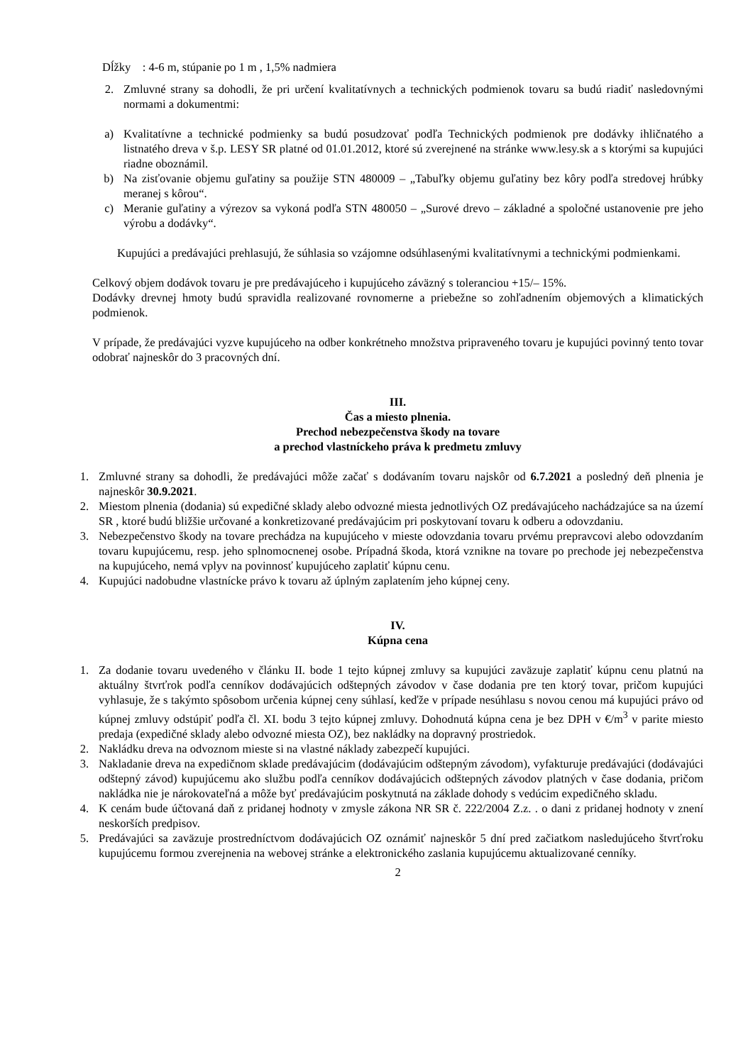Dĺžky : 4-6 m, stúpanie po 1 m , 1,5% nadmiera
2. Zmluvné strany sa dohodli, že pri určení kvalitatívnych a technických podmienok tovaru sa budú riadiť nasledovnými normami a dokumentmi:
a) Kvalitatívne a technické podmienky sa budú posudzovať podľa Technických podmienok pre dodávky ihličnatého a listnatého dreva v š.p. LESY SR platné od 01.01.2012, ktoré sú zverejnené na stránke www.lesy.sk a s ktorými sa kupujúci riadne oboznámil.
b) Na zisťovanie objemu guľatiny sa použije STN 480009 – „Tabuľky objemu guľatiny bez kôry podľa stredovej hrúbky meranej s kôrou“.
c) Meranie guľatiny a výrezov sa vykoná podľa STN 480050 – „Surové drevo – základné a spoločné ustanovenie pre jeho výrobu a dodávky“.
Kupujúci a predávajúci prehlasujú, že súhlasia so vzájomne odsúhlasenými kvalitatívnymi a technickými podmienkami.
Celkový objem dodávok tovaru je pre predávajúceho i kupujúceho záväzný s toleranciou +15/– 15%.
Dodávky drevnej hmoty budú spravidla realizované rovnomerne a priebežne so zohľadnením objemových a klimatických podmienok.
V prípade, že predávajúci vyzve kupujúceho na odber konkrétneho množstva pripraveného tovaru je kupujúci povinný tento tovar odobrať najneskôr do 3 pracovných dní.
III.
Čas a miesto plnenia.
Prechod nebezpečenstva škody na tovare
a prechod vlastníckeho práva k predmetu zmluvy
1. Zmluvné strany sa dohodli, že predávajúci môže začať s dodávaním tovaru najskôr od 6.7.2021 a posledný deň plnenia je najneskôr 30.9.2021.
2. Miestom plnenia (dodania) sú expedičné sklady alebo odvozné miesta jednotlivých OZ predávajúceho nachádzajúce sa na území SR , ktoré budú bližšie určované a konkretizované predávajúcim pri poskytovaní tovaru k odberu a odovzdaniu.
3. Nebezpečenstvo škody na tovare prechádza na kupujúceho v mieste odovzdania tovaru prvému prepravcovi alebo odovzdaním tovaru kupujúcemu, resp. jeho splnomocnenej osobe. Prípadná škoda, ktorá vznikne na tovare po prechode jej nebezpečenstva na kupujúceho, nemá vplyv na povinnosť kupujúceho zaplatiť kúpnu cenu.
4. Kupujúci nadobudne vlastnícke právo k tovaru až úplným zaplatením jeho kúpnej ceny.
IV.
Kúpna cena
1. Za dodanie tovaru uvedeného v článku II. bode 1 tejto kúpnej zmluvy sa kupujúci zaväzuje zaplatiť kúpnu cenu platnú na aktuálny štvrťrok podľa cenníkov dodávajúcich odštepných závodov v čase dodania pre ten ktorý tovar, pričom kupujúci vyhlasuje, že s takýmto spôsobom určenia kúpnej ceny súhlasí, keďže v prípade nesúhlasu s novou cenou má kupujúci právo od kúpnej zmluvy odstúpiť podľa čl. XI. bodu 3 tejto kúpnej zmluvy. Dohodnutá kúpna cena je bez DPH v €/m<sup>3</sup> v parite miesto predaja (expedičné sklady alebo odvozné miesta OZ), bez nakládky na dopravný prostriedok.
2. Nakládku dreva na odvoznom mieste si na vlastné náklady zabezpečí kupujúci.
3. Nakladanie dreva na expedičnom sklade predávajúcim (dodávajúcim odštepným závodom), vyfakturuje predávajúci (dodávajúci odštepný závod) kupujúcemu ako službu podľa cenníkov dodávajúcich odštepných závodov platných v čase dodania, pričom nakládka nie je nárokovateľná a môže byť predávajúcim poskytnutá na základe dohody s vedúcim expedičného skladu.
4. K cenám bude účtovaná daň z pridanej hodnoty v zmysle zákona NR SR č. 222/2004 Z.z. . o dani z pridanej hodnoty v znení neskorších predpisov.
5. Predávajúci sa zaväzuje prostredníctvom dodávajúcich OZ oznámiť najneskôr 5 dní pred začiatkom nasledujúceho štvrťroku kupujúcemu formou zverejnenia na webovej stránke a elektronického zaslania kupujúcemu aktualizované cenníky.
2